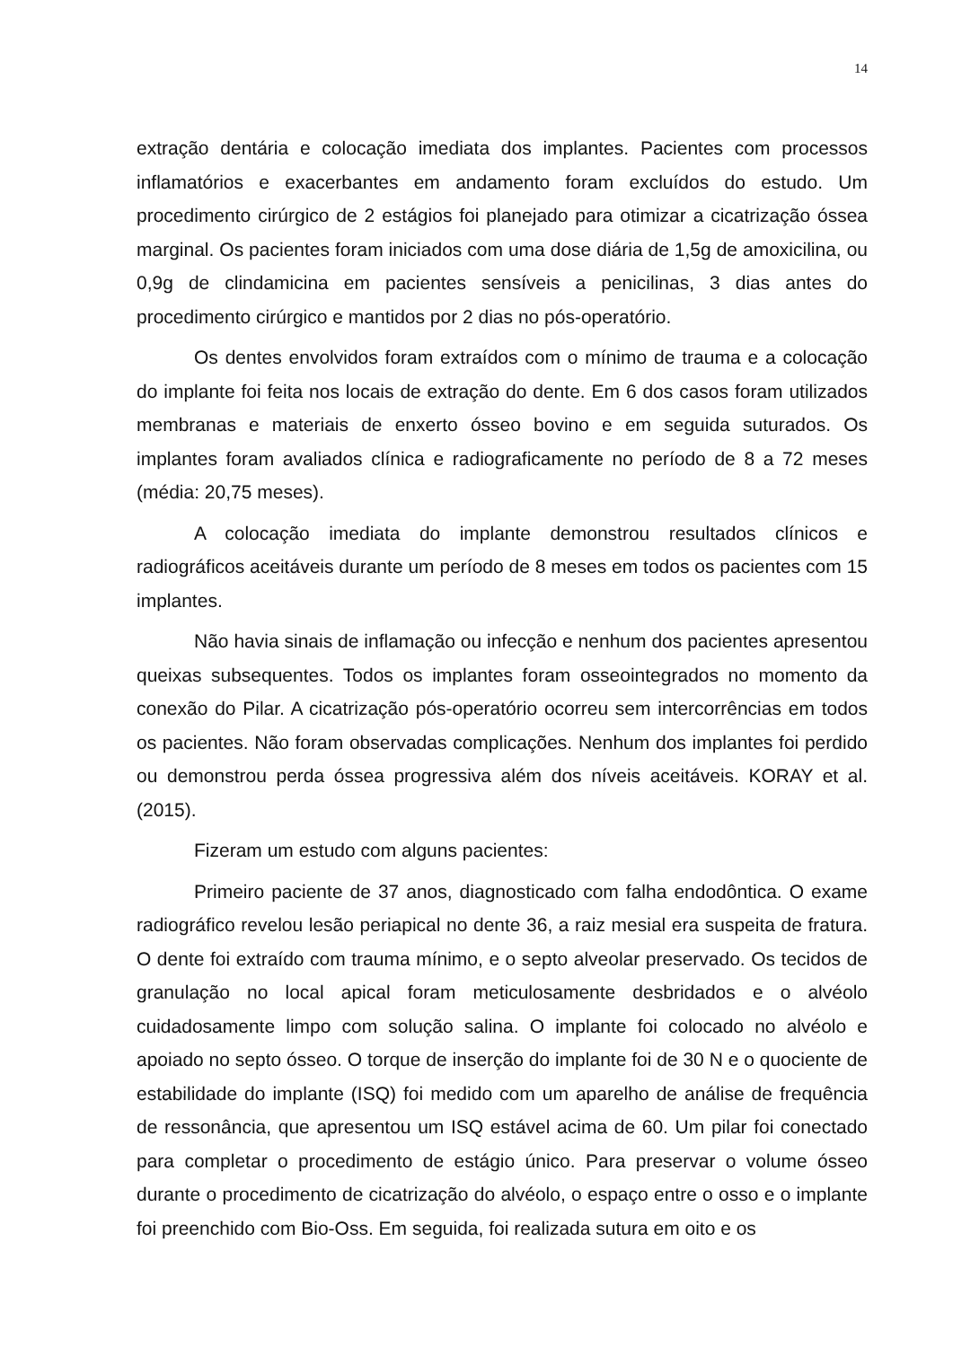14
extração dentária e colocação imediata dos implantes. Pacientes com processos inflamatórios e exacerbantes em andamento foram excluídos do estudo. Um procedimento cirúrgico de 2 estágios foi planejado para otimizar a cicatrização óssea marginal. Os pacientes foram iniciados com uma dose diária de 1,5g de amoxicilina, ou 0,9g de clindamicina em pacientes sensíveis a penicilinas, 3 dias antes do procedimento cirúrgico e mantidos por 2 dias no pós-operatório.
Os dentes envolvidos foram extraídos com o mínimo de trauma e a colocação do implante foi feita nos locais de extração do dente. Em 6 dos casos foram utilizados membranas e materiais de enxerto ósseo bovino e em seguida suturados. Os implantes foram avaliados clínica e radiograficamente no período de 8 a 72 meses (média: 20,75 meses).
A colocação imediata do implante demonstrou resultados clínicos e radiográficos aceitáveis durante um período de 8 meses em todos os pacientes com 15 implantes.
Não havia sinais de inflamação ou infecção e nenhum dos pacientes apresentou queixas subsequentes. Todos os implantes foram osseointegrados no momento da conexão do Pilar. A cicatrização pós-operatório ocorreu sem intercorrências em todos os pacientes. Não foram observadas complicações. Nenhum dos implantes foi perdido ou demonstrou perda óssea progressiva além dos níveis aceitáveis. KORAY et al. (2015).
Fizeram um estudo com alguns pacientes:
Primeiro paciente de 37 anos, diagnosticado com falha endodôntica. O exame radiográfico revelou lesão periapical no dente 36, a raiz mesial era suspeita de fratura. O dente foi extraído com trauma mínimo, e o septo alveolar preservado. Os tecidos de granulação no local apical foram meticulosamente desbridados e o alvéolo cuidadosamente limpo com solução salina. O implante foi colocado no alvéolo e apoiado no septo ósseo. O torque de inserção do implante foi de 30 N e o quociente de estabilidade do implante (ISQ) foi medido com um aparelho de análise de frequência de ressonância, que apresentou um ISQ estável acima de 60. Um pilar foi conectado para completar o procedimento de estágio único. Para preservar o volume ósseo durante o procedimento de cicatrização do alvéolo, o espaço entre o osso e o implante foi preenchido com Bio-Oss. Em seguida, foi realizada sutura em oito e os